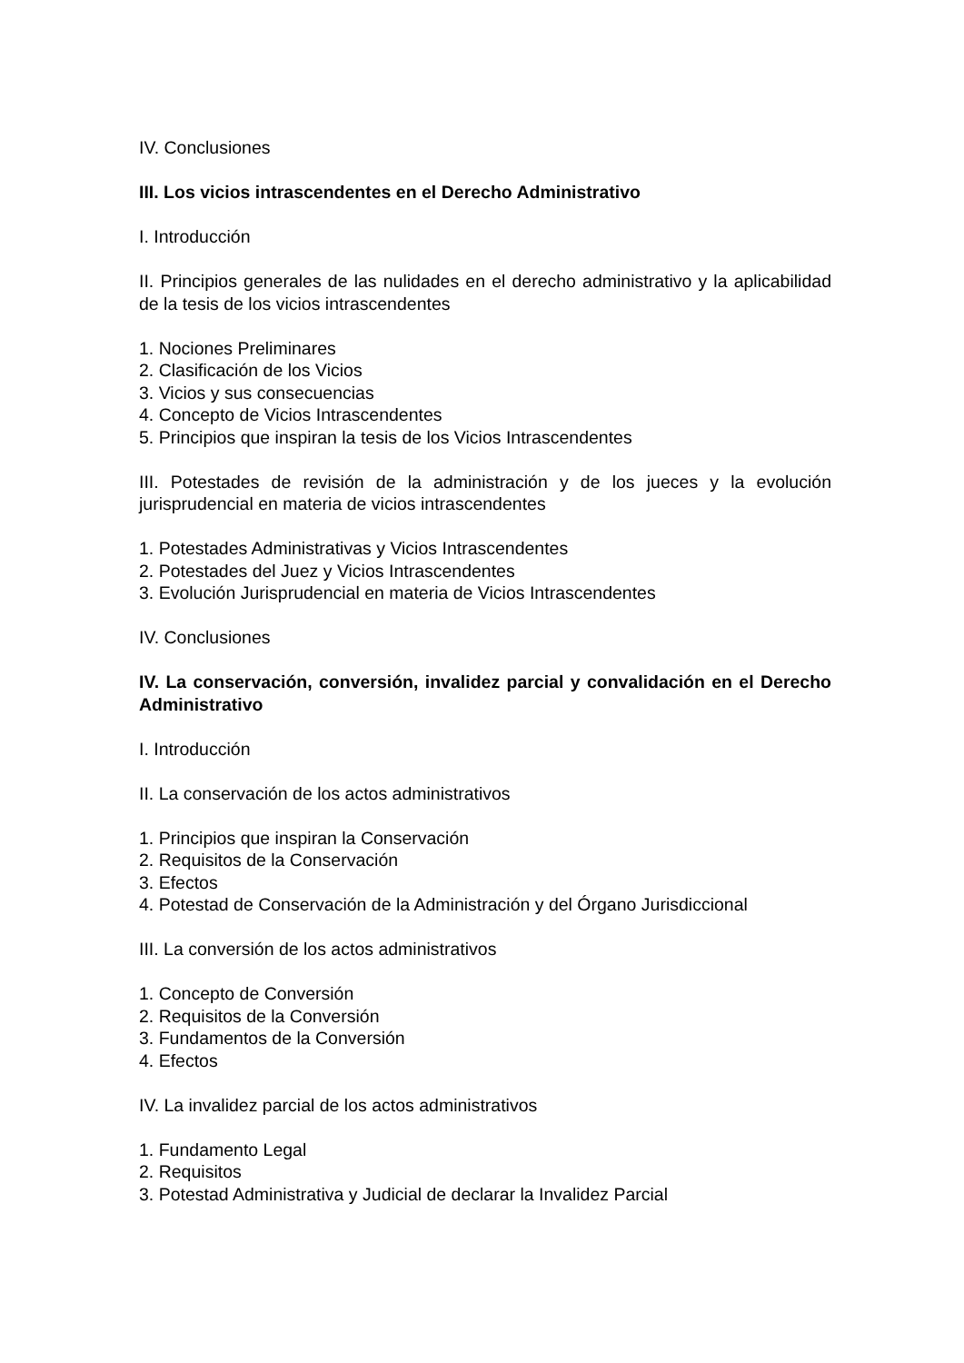IV. Conclusiones
III. Los vicios intrascendentes en el Derecho Administrativo
I. Introducción
II. Principios generales de las nulidades en el derecho administrativo y la aplicabilidad de la tesis de los vicios intrascendentes
1. Nociones Preliminares
2. Clasificación de los Vicios
3. Vicios y sus consecuencias
4. Concepto de Vicios Intrascendentes
5. Principios que inspiran la tesis de los Vicios Intrascendentes
III. Potestades de revisión de la administración y de los jueces y la evolución jurisprudencial en materia de vicios intrascendentes
1. Potestades Administrativas y Vicios Intrascendentes
2. Potestades del Juez y Vicios Intrascendentes
3. Evolución Jurisprudencial en materia de Vicios Intrascendentes
IV. Conclusiones
IV. La conservación, conversión, invalidez parcial y convalidación en el Derecho Administrativo
I. Introducción
II. La conservación de los actos administrativos
1. Principios que inspiran la Conservación
2. Requisitos de la Conservación
3. Efectos
4. Potestad de Conservación de la Administración y del Órgano Jurisdiccional
III. La conversión de los actos administrativos
1. Concepto de Conversión
2. Requisitos de la Conversión
3. Fundamentos de la Conversión
4. Efectos
IV. La invalidez parcial de los actos administrativos
1. Fundamento Legal
2. Requisitos
3. Potestad Administrativa y Judicial de declarar la Invalidez Parcial